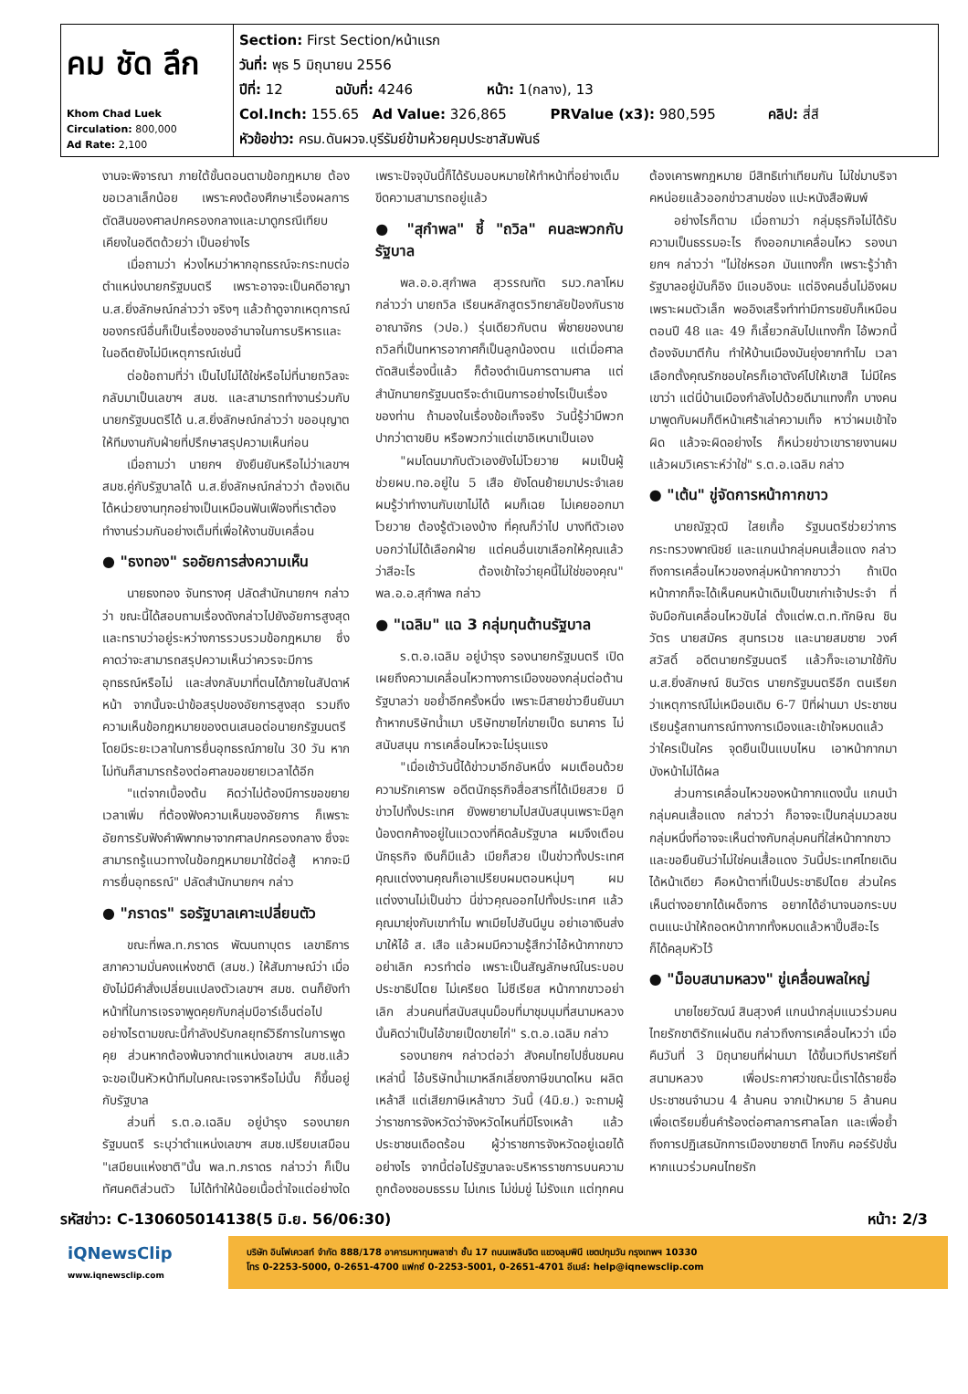| คม ชัด ลึก Khom Chad Luek Circulation: 800,000 Ad Rate: 2,100 | Section: First Section/หน้าแรก วันที่: พุธ 5 มิถุนายน 2556 ปีที่: 12 ฉบับที่: 4246 หน้า: 1(กลาง), 13 Col.Inch: 155.65 Ad Value: 326,865 PRValue (x3): 980,595 คลิป: สี่สี หัวข้อข่าว: ครม.ดันผวจ.บุรีรัมย์ข้ามห้วยคุมประชาสัมพันธ์ |
งานจะพิจารณา ภายใต้ขั้นตอนตามข้อกฎหมาย ต้องขอเวลาเล็กน้อย เพราะคงต้องศึกษาเรื่องผลการตัดสินของศาลปกครองกลางและมาดูกรณีเทียบเคียงในอดีตด้วยว่า เป็นอย่างไร
เมื่อถามว่า ห่วงไหมว่าหากอุทธรณ์จะกระทบต่อตำแหน่งนายกรัฐมนตรี เพราะอาจจะเป็นคดีอาญา น.ส.ยิ่งลักษณ์กล่าวว่า จริงๆ แล้วถ้าดูจากเหตุการณ์ของกรณีอื่นก็เป็นเรื่องของอำนาจในการบริหารและในอดีตยังไม่มีเหตุการณ์เช่นนี้
ต่อข้อถามที่ว่า เป็นไปไม่ได้ใช่หรือไม่ที่นายถวิลจะกลับมาเป็นเลขาฯ สมช. และสามารถทำงานร่วมกับนายกรัฐมนตรีได้ น.ส.ยิ่งลักษณ์กล่าวว่า ขออนุญาตให้ทีมงานกับฝ่ายที่ปรึกษาสรุปความเห็นก่อน
เมื่อถามว่า นายกฯ ยังยืนยันหรือไม่ว่าเลขาฯ สมช.คู่กับรัฐบาลได้ น.ส.ยิ่งลักษณ์กล่าวว่า ต้องเดินได้หน่วยงานทุกอย่างเป็นเหมือนฟันเฟืองที่เราต้องทำงานร่วมกันอย่างเต็มที่เพื่อให้งานขับเคลื่อน
● "ธงทอง" รออัยการส่งความเห็น
นายธงทอง จันทรางศุ ปลัดสำนักนายกฯ กล่าวว่า ขณะนี้ได้สอบถามเรื่องดังกล่าวไปยังอัยการสูงสุดและทราบว่าอยู่ระหว่างการรวบรวมข้อกฎหมาย ซึ่งคาดว่าจะสามารถสรุปความเห็นว่าควรจะมีการอุทธรณ์หรือไม่ และส่งกลับมาที่ตนได้ภายในสัปดาห์หน้า จากนั้นจะนำข้อสรุปของอัยการสูงสุด รวมถึงความเห็นข้อกฎหมายของตนเสนอต่อนายกรัฐมนตรี โดยมีระยะเวลาในการยื่นอุทธรณ์ภายใน 30 วัน หากไม่ทันก็สามารถร้องต่อศาลขอขยายเวลาได้อีก
"แต่จากเบื้องต้น คิดว่าไม่ต้องมีการขอขยายเวลาเพิ่ม ที่ต้องฟังความเห็นของอัยการ ก็เพราะอัยการรับฟังคำพิพากษาจากศาลปกครองกลาง ซึ่งจะสามารถรู้แนวทางในข้อกฎหมายมาใช้ต่อสู้ หากจะมีการยื่นอุทธรณ์" ปลัดสำนักนายกฯ กล่าว
● "ภราดร" รอรัฐบาลเคาะเปลี่ยนตัว
ขณะที่พล.ท.ภราดร พัฒนถาบุตร เลขาธิการสภาความมั่นคงแห่งชาติ (สมช.) ให้สัมภาษณ์ว่า เมื่อยังไม่มีคำสั่งเปลี่ยนแปลงตัวเลขาฯ สมช. ตนก็ยังทำหน้าที่ในการเจรจาพูดคุยกับกลุ่มบีอาร์เอ็นต่อไป อย่างไรตามขณะนี้กำลังปรับกลยุทธ์วิธีการในการพูดคุย ส่วนหากต้องพ้นจากตำแหน่งเลขาฯ สมช.แล้ว จะขอเป็นหัวหน้าทีมในคณะเจรจาหรือไม่นั้น ก็ขึ้นอยู่กับรัฐบาล
ส่วนที่ ร.ต.อ.เฉลิม อยู่บำรุง รองนายกรัฐมนตรี ระบุว่าตำแหน่งเลขาฯ สมช.เปรียบเสมือน "เสมียนแห่งชาติ"นั้น พล.ท.ภราดร กล่าวว่า ก็เป็นทัศนคติส่วนตัว ไม่ได้ทำให้น้อยเนื้อต่ำใจแต่อย่างใด เพราะปัจจุบันนี้ก็ได้รับมอบหมายให้ทำหน้าที่อย่างเต็มขีดความสามารถอยู่แล้ว
● "สุกำพล" ชี้ "ถวิล" คนละพวกกับรัฐบาล
พล.อ.อ.สุกำพล สุวรรณทัต รมว.กลาโหม กล่าวว่า นายถวิล เรียนหลักสูตรวิทยาลัยป้องกันราชอาณาจักร (วปอ.) รุ่นเดียวกับตน พี่ชายของนายถวิลที่เป็นทหารอากาศก็เป็นลูกน้องตน แต่เมื่อศาลตัดสินเรื่องนี้แล้ว ก็ต้องดำเนินการตามศาล แต่สำนักนายกรัฐมนตรีจะดำเนินการอย่างไรเป็นเรื่องของท่าน ถ้ามองในเรื่องข้อเท็จจริง วันนี้รู้ว่ามีพวกปากว่าตาขยิบ หรือพวกว่าแต่เขาอิเหนาเป็นเอง
"ผมโดนมากับตัวเองยังไม่โวยวาย ผมเป็นผู้ช่วยผบ.ทอ.อยู่ใน 5 เสือ ยังโดนย้ายมาประจำเลย ผมรู้ว่าทำงานกับเขาไม่ได้ ผมก็เฉย ไม่เคยออกมาโวยวาย ต้องรู้ตัวเองบ้าง ที่คุณก็ว่าไป บางทีตัวเองบอกว่าไม่ได้เลือกฝ่าย แต่คนอื่นเขาเลือกให้คุณแล้วว่าสีอะไร ต้องเข้าใจว่ายุคนี้ไม่ใช่ของคุณ" พล.อ.อ.สุกำพล กล่าว
● "เฉลิม" แฉ 3 กลุ่มทุนต้านรัฐบาล
ร.ต.อ.เฉลิม อยู่บำรุง รองนายกรัฐมนตรี เปิดเผยถึงความเคลื่อนไหวทางการเมืองของกลุ่มต่อต้านรัฐบาลว่า ขอย้ำอีกครั้งหนึ่ง เพราะมีสายข่าวยืนยันมา ถ้าหากบริษัทน้ำเมา บริษัทขายไก่ขายเป็ด ธนาคาร ไม่สนับสนุน การเคลื่อนไหวจะไม่รุนแรง
"เมื่อเช้าวันนี้ได้ข่าวมาอีกอันหนึ่ง ผมเตือนด้วยความรักเคารพ อดีตนักธุรกิจสื่อสารที่ได้เมียสวย มีข่าวไปทั้งประเทศ ยังพยายามไปสนับสนุนเพราะมีลูกน้องตกค้างอยู่ในแวดวงที่คิดล้มรัฐบาล ผมจึงเตือนนักธุรกิจ เงินก็มีแล้ว เมียก็สวย เป็นข่าวทั้งประเทศ คุณแต่งงานคุณก็เอาเปรียบผมตอนหนุ่มๆ ผมแต่งงานไม่เป็นข่าว นี่ข่าวคุณออกไปทั้งประเทศ แล้วคุณมายุ่งกับเขาทำไม พาเมียไปฮันนีมูน อย่าเอาเงินส่งมาให้ไอ้ ส. เสือ แล้วผมมีความรู้สึกว่าไอ้หน้ากากขาวอย่าเลิก ควรทำต่อ เพราะเป็นสัญลักษณ์ในระบอบประชาธิปไตย ไม่เครียด ไม่ซีเรียส หน้ากากขาวอย่าเลิก ส่วนคนที่สนับสนุนม็อบที่มาชุมนุมที่สนามหลวงนั้นคิดว่าเป็นไอ้ขายเป็ดขายไก่" ร.ต.อ.เฉลิม กล่าว
รองนายกฯ กล่าวต่อว่า สังคมไทยไปชื่นชมคนเหล่านี้ ไอ้บริษัทน้ำเมาหลีกเลี่ยงภาษีขนาดไหน ผลิตเหล้าสี แต่เสียภาษีเหล้าขาว วันนี้ (4มิ.ย.) จะถามผู้ว่าราชการจังหวัดว่าจังหวัดไหนที่มีโรงเหล้า แล้วประชาชนเดือดร้อน ผู้ว่าราชการจังหวัดอยู่เฉยได้อย่างไร จากนี้ต่อไปรัฐบาลจะบริหารราชการบนความถูกต้องชอบธรรม ไม่เกเร ไม่ข่มขู่ ไม่รังแก แต่ทุกคนต้องเคารพกฎหมาย มีสิทธิเท่าเทียมกัน ไม่ใช่มาบริจาคหน่อยแล้วออกข่าวสามช่อง แปะหนังสือพิมพ์
อย่างไรก็ตาม เมื่อถามว่า กลุ่มธุรกิจไม่ได้รับความเป็นธรรมอะไร ถึงออกมาเคลื่อนไหว รองนายกฯ กล่าวว่า "ไม่ใช่หรอก มันแทงกั๊ก เพราะรู้ว่าถ้ารัฐบาลอยู่มันก็อิง มีแอบอิงนะ แต่อิงคนอื่นไม่อิงผม เพราะผมตัวเล็ก พออิงเสร็จทำท่ามีการขยับก็เหมือนตอนปี 48 และ 49 ก็เลี้ยวกลับไปแทงกั๊ก ไอ้พวกนี้ต้องจับมาตีก้น ทำให้บ้านเมืองมันยุ่งยากทำไม เวลาเลือกตั้งคุณรักชอบใครก็เอาตังค์ไปให้เขาสิ ไม่มีใครเขาว่า แต่นี่บ้านเมืองกำลังไปด้วยดีมาแทงกั๊ก บางคนมาพูดกับผมก็ตีหน้าเศร้าเล่าความเท็จ หาว่าผมเข้าใจผิด แล้วจะผิดอย่างไร ก็หน่วยข่าวเขารายงานผม แล้วผมวิเคราะห์ว่าใช่" ร.ต.อ.เฉลิม กล่าว
● "เต้น" ขู่จัดการหน้ากากขาว
นายณัฐวุฒิ ใสยเกื้อ รัฐมนตรีช่วยว่าการกระทรวงพาณิชย์ และแกนนำกลุ่มคนเสื้อแดง กล่าวถึงการเคลื่อนไหวของกลุ่มหน้ากากขาวว่า ถ้าเปิดหน้ากากก็จะได้เห็นคนหน้าเดิมเป็นขาเก่าเจ้าประจำ ที่จับมือกันเคลื่อนไหวขับไล่ ตั้งแต่พ.ต.ท.ทักษิณ ชินวัตร นายสมัคร สุนทรเวช และนายสมชาย วงศ์สวัสดิ์ อดีตนายกรัฐมนตรี แล้วก็จะเอามาใช้กับ น.ส.ยิ่งลักษณ์ ชินวัตร นายกรัฐมนตรีอีก ตนเรียกว่าเหตุการณ์ไม่เหมือนเดิม 6-7 ปีที่ผ่านมา ประชาชนเรียนรู้สถานการณ์ทางการเมืองและเข้าใจหมดแล้ว ว่าใครเป็นใคร จุดยืนเป็นแบบไหน เอาหน้ากากมาบังหน้าไม่ได้ผล
ส่วนการเคลื่อนไหวของหน้ากากแดงนั้น แกนนำกลุ่มคนเสื้อแดง กล่าวว่า ก็อาจจะเป็นกลุ่มมวลชนกลุ่มหนึ่งที่อาจจะเห็นต่างกับกลุ่มคนที่ใส่หน้ากากขาว และขอยืนยันว่าไม่ใช่คนเสื้อแดง วันนี้ประเทศไทยเดินได้หน้าเดียว คือหน้าตาที่เป็นประชาธิปไตย ส่วนใครเห็นต่างอยากได้เผด็จการ อยากได้อำนาจนอกระบบ ตนแนะนำให้ถอดหน้ากากทั้งหมดแล้วหาปี๊บสีอะไรก็ได้คลุมหัวไว้
● "ม็อบสนามหลวง" ขู่เคลื่อนพลใหญ่
นายไชยวัฒน์ สินสุวงศ์ แกนนำกลุ่มแนวร่วมคนไทยรักชาติรักแผ่นดิน กล่าวถึงการเคลื่อนไหวว่า เมื่อคืนวันที่ 3 มิถุนายนที่ผ่านมา ได้ขึ้นเวทีปราศรัยที่สนามหลวง เพื่อประกาศว่าขณะนี้เราได้รายชื่อประชาชนจำนวน 4 ล้านคน จากเป้าหมาย 5 ล้านคน เพื่อเตรียมยื่นคำร้องต่อศาลการศาลโลก และเพื่อย้ำถึงการปฏิเสธนักการเมืองขายชาติ โกงกิน คอร์รัปชั่น หากแนวร่วมคนไทยรัก
รหัสข่าว: C-130605014138(5 มิ.ย. 56/06:30) หน้า: 2/3
iQNewsClip
www.iqnewsclip.com
บริษัท อินโฟเควสท์ จำกัด 888/178 อาคารมหาทุนพลาซ่า ชั้น 17 ถนนเพลินจิต แขวงลุมพินี เขตปทุมวัน กรุงเทพฯ 10330
โทร 0-2253-5000, 0-2651-4700 แฟกซ์ 0-2253-5001, 0-2651-4701 อีเมล์: help@iqnewsclip.com